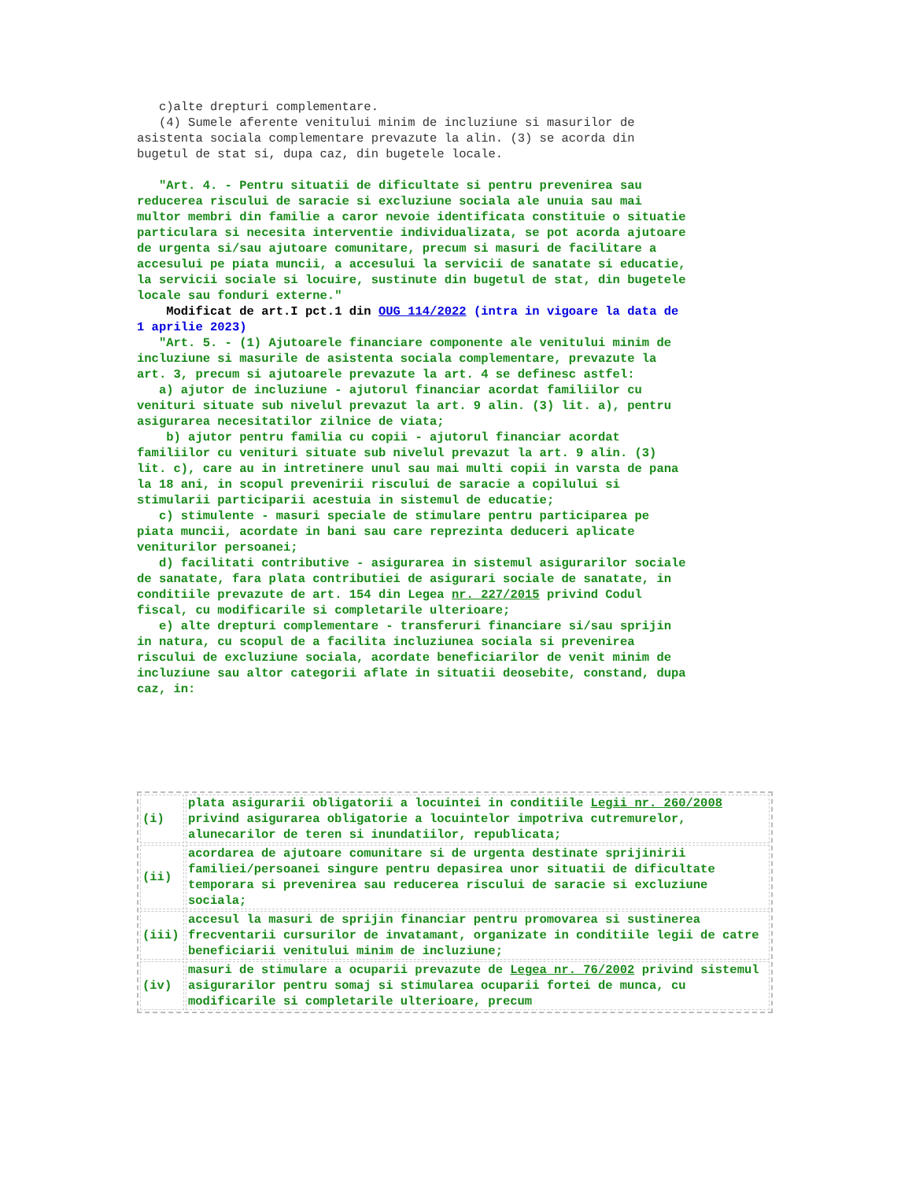c)alte drepturi complementare. (4) Sumele aferente venitului minim de incluziune si masurilor de asistenta sociala complementare prevazute la alin. (3) se acorda din bugetul de stat si, dupa caz, din bugetele locale.
"Art. 4. - Pentru situatii de dificultate si pentru prevenirea sau reducerea riscului de saracie si excluziune sociala ale unuia sau mai multor membri din familie a caror nevoie identificata constituie o situatie particulara si necesita interventie individualizata, se pot acorda ajutoare de urgenta si/sau ajutoare comunitare, precum si masuri de facilitare a accesului pe piata muncii, a accesului la servicii de sanatate si educatie, la servicii sociale si locuire, sustinute din bugetul de stat, din bugetele locale sau fonduri externe."
Modificat de art.I pct.1 din OUG 114/2022 (intra in vigoare la data de 1 aprilie 2023)
"Art. 5. - (1) Ajutoarele financiare componente ale venitului minim de incluziune si masurile de asistenta sociala complementare, prevazute la art. 3, precum si ajutoarele prevazute la art. 4 se definesc astfel: a) ajutor de incluziune - ajutorul financiar acordat familiilor cu venituri situate sub nivelul prevazut la art. 9 alin. (3) lit. a), pentru asigurarea necesitatilor zilnice de viata; b) ajutor pentru familia cu copii - ajutorul financiar acordat familiilor cu venituri situate sub nivelul prevazut la art. 9 alin. (3) lit. c), care au in intretinere unul sau mai multi copii in varsta de pana la 18 ani, in scopul prevenirii riscului de saracie a copilului si stimularii participarii acestuia in sistemul de educatie; c) stimulente - masuri speciale de stimulare pentru participarea pe piata muncii, acordate in bani sau care reprezinta deduceri aplicate veniturilor persoanei; d) facilitati contributive - asigurarea in sistemul asigurarilor sociale de sanatate, fara plata contributiei de asigurari sociale de sanatate, in conditiile prevazute de art. 154 din Legea nr. 227/2015 privind Codul fiscal, cu modificarile si completarile ulterioare; e) alte drepturi complementare - transferuri financiare si/sau sprijin in natura, cu scopul de a facilita incluziunea sociala si prevenirea riscului de excluziune sociala, acordate beneficiarilor de venit minim de incluziune sau altor categorii aflate in situatii deosebite, constand, dupa caz, in:
| (i) | plata asigurarii obligatorii a locuintei in conditiile Legii nr. 260/2008 privind asigurarea obligatorie a locuintelor impotriva cutremurelor, alunecarilor de teren si inundatiilor, republicata; |
| (ii) | acordarea de ajutoare comunitare si de urgenta destinate sprijinirii familiei/persoanei singure pentru depasirea unor situatii de dificultate temporara si prevenirea sau reducerea riscului de saracie si excluziune sociala; |
| (iii) | accesul la masuri de sprijin financiar pentru promovarea si sustinerea frecventarii cursurilor de invatamant, organizate in conditiile legii de catre beneficiarii venitului minim de incluziune; |
| (iv) | masuri de stimulare a ocuparii prevazute de Legea nr. 76/2002 privind sistemul asigurarilor pentru somaj si stimularea ocuparii fortei de munca, cu modificarile si completarile ulterioare, precum |